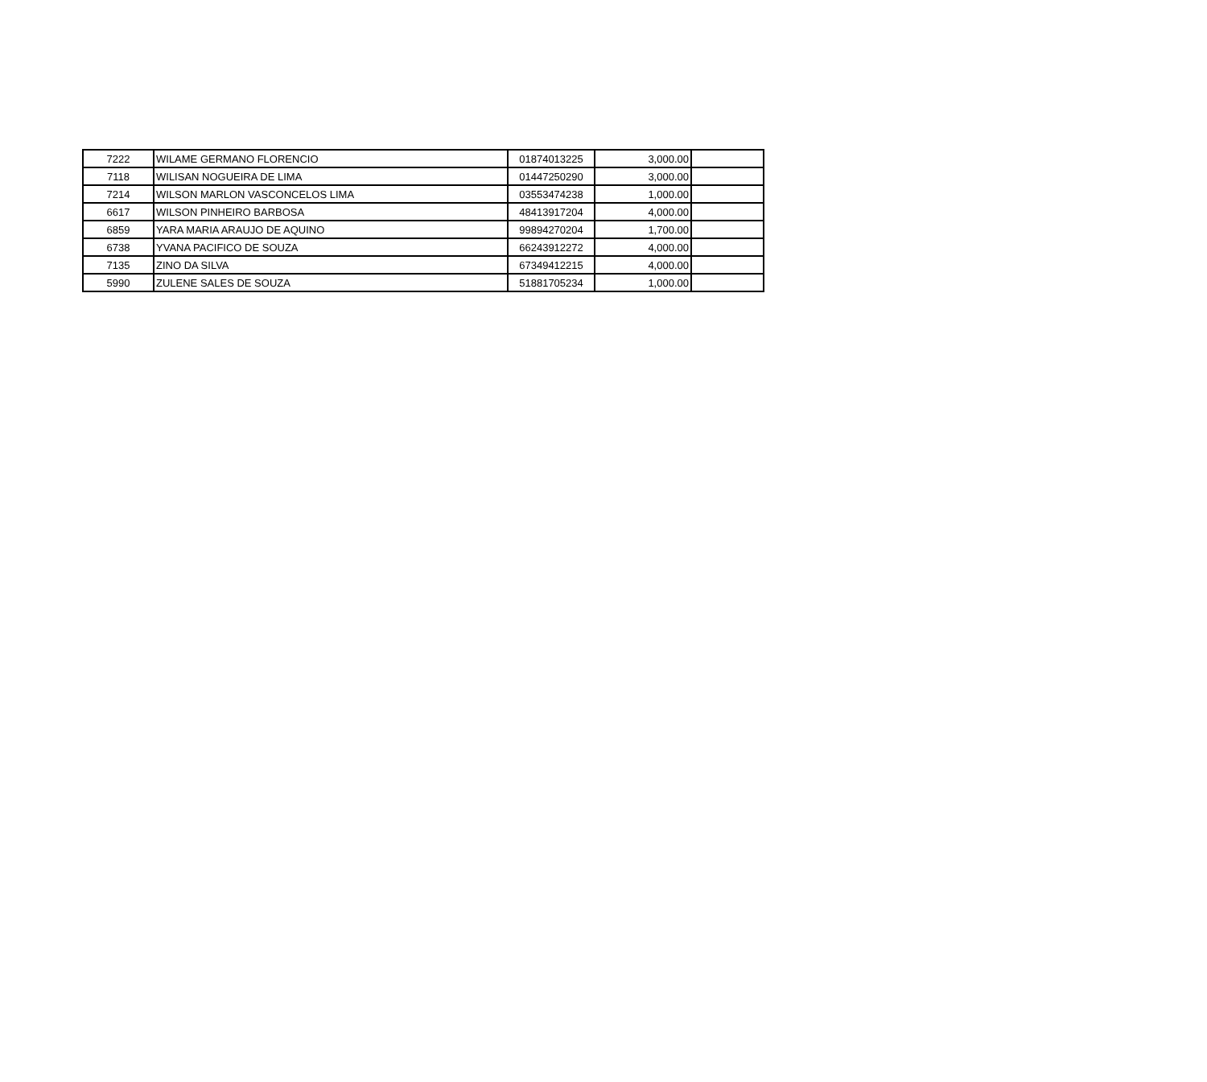| 7222 | WILAME GERMANO FLORENCIO | 01874013225 | 3,000.00 | |
| 7118 | WILISAN NOGUEIRA DE LIMA | 01447250290 | 3,000.00 | |
| 7214 | WILSON MARLON VASCONCELOS LIMA | 03553474238 | 1,000.00 | |
| 6617 | WILSON PINHEIRO BARBOSA | 48413917204 | 4,000.00 | |
| 6859 | YARA MARIA ARAUJO DE AQUINO | 99894270204 | 1,700.00 | |
| 6738 | YVANA PACIFICO DE SOUZA | 66243912272 | 4,000.00 | |
| 7135 | ZINO DA SILVA | 67349412215 | 4,000.00 | |
| 5990 | ZULENE SALES DE SOUZA | 51881705234 | 1,000.00 | |